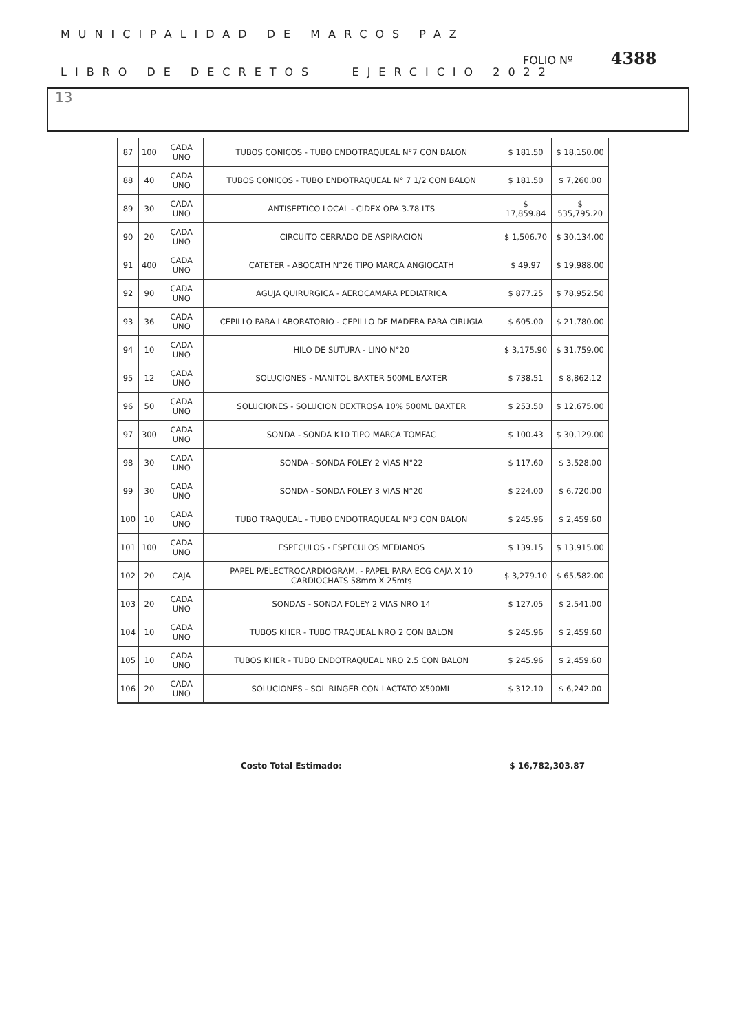MUNICIPALIDAD DE MARCOS PAZ
FOLIO Nº 4388
LIBRO DE DECRETOS EJERCICIO 2022
13
| 87 | 100 | CADA UNO | TUBOS CONICOS - TUBO ENDOTRAQUEAL N°7 CON BALON | $ 181.50 | $ 18,150.00 |
| 88 | 40 | CADA UNO | TUBOS CONICOS - TUBO ENDOTRAQUEAL N° 7 1/2 CON BALON | $ 181.50 | $ 7,260.00 |
| 89 | 30 | CADA UNO | ANTISEPTICO LOCAL - CIDEX OPA 3.78 LTS | $ 17,859.84 | $ 535,795.20 |
| 90 | 20 | CADA UNO | CIRCUITO CERRADO DE ASPIRACION | $ 1,506.70 | $ 30,134.00 |
| 91 | 400 | CADA UNO | CATETER - ABOCATH N°26 TIPO MARCA ANGIOCATH | $ 49.97 | $ 19,988.00 |
| 92 | 90 | CADA UNO | AGUJA QUIRURGICA - AEROCAMARA PEDIATRICA | $ 877.25 | $ 78,952.50 |
| 93 | 36 | CADA UNO | CEPILLO PARA LABORATORIO - CEPILLO DE MADERA PARA CIRUGIA | $ 605.00 | $ 21,780.00 |
| 94 | 10 | CADA UNO | HILO DE SUTURA - LINO N°20 | $ 3,175.90 | $ 31,759.00 |
| 95 | 12 | CADA UNO | SOLUCIONES - MANITOL BAXTER 500ML BAXTER | $ 738.51 | $ 8,862.12 |
| 96 | 50 | CADA UNO | SOLUCIONES - SOLUCION DEXTROSA 10% 500ML BAXTER | $ 253.50 | $ 12,675.00 |
| 97 | 300 | CADA UNO | SONDA - SONDA K10 TIPO MARCA TOMFAC | $ 100.43 | $ 30,129.00 |
| 98 | 30 | CADA UNO | SONDA - SONDA FOLEY 2 VIAS N°22 | $ 117.60 | $ 3,528.00 |
| 99 | 30 | CADA UNO | SONDA - SONDA FOLEY 3 VIAS N°20 | $ 224.00 | $ 6,720.00 |
| 100 | 10 | CADA UNO | TUBO TRAQUEAL - TUBO ENDOTRAQUEAL N°3 CON BALON | $ 245.96 | $ 2,459.60 |
| 101 | 100 | CADA UNO | ESPECULOS - ESPECULOS MEDIANOS | $ 139.15 | $ 13,915.00 |
| 102 | 20 | CAJA | PAPEL P/ELECTROCARDIOGRAM. - PAPEL PARA ECG CAJA X 10 CARDIOCHATS 58mm X 25mts | $ 3,279.10 | $ 65,582.00 |
| 103 | 20 | CADA UNO | SONDAS - SONDA FOLEY 2 VIAS NRO 14 | $ 127.05 | $ 2,541.00 |
| 104 | 10 | CADA UNO | TUBOS KHER - TUBO TRAQUEAL NRO 2 CON BALON | $ 245.96 | $ 2,459.60 |
| 105 | 10 | CADA UNO | TUBOS KHER - TUBO ENDOTRAQUEAL NRO 2.5 CON BALON | $ 245.96 | $ 2,459.60 |
| 106 | 20 | CADA UNO | SOLUCIONES - SOL RINGER CON LACTATO X500ML | $ 312.10 | $ 6,242.00 |
Costo Total Estimado: $ 16,782,303.87